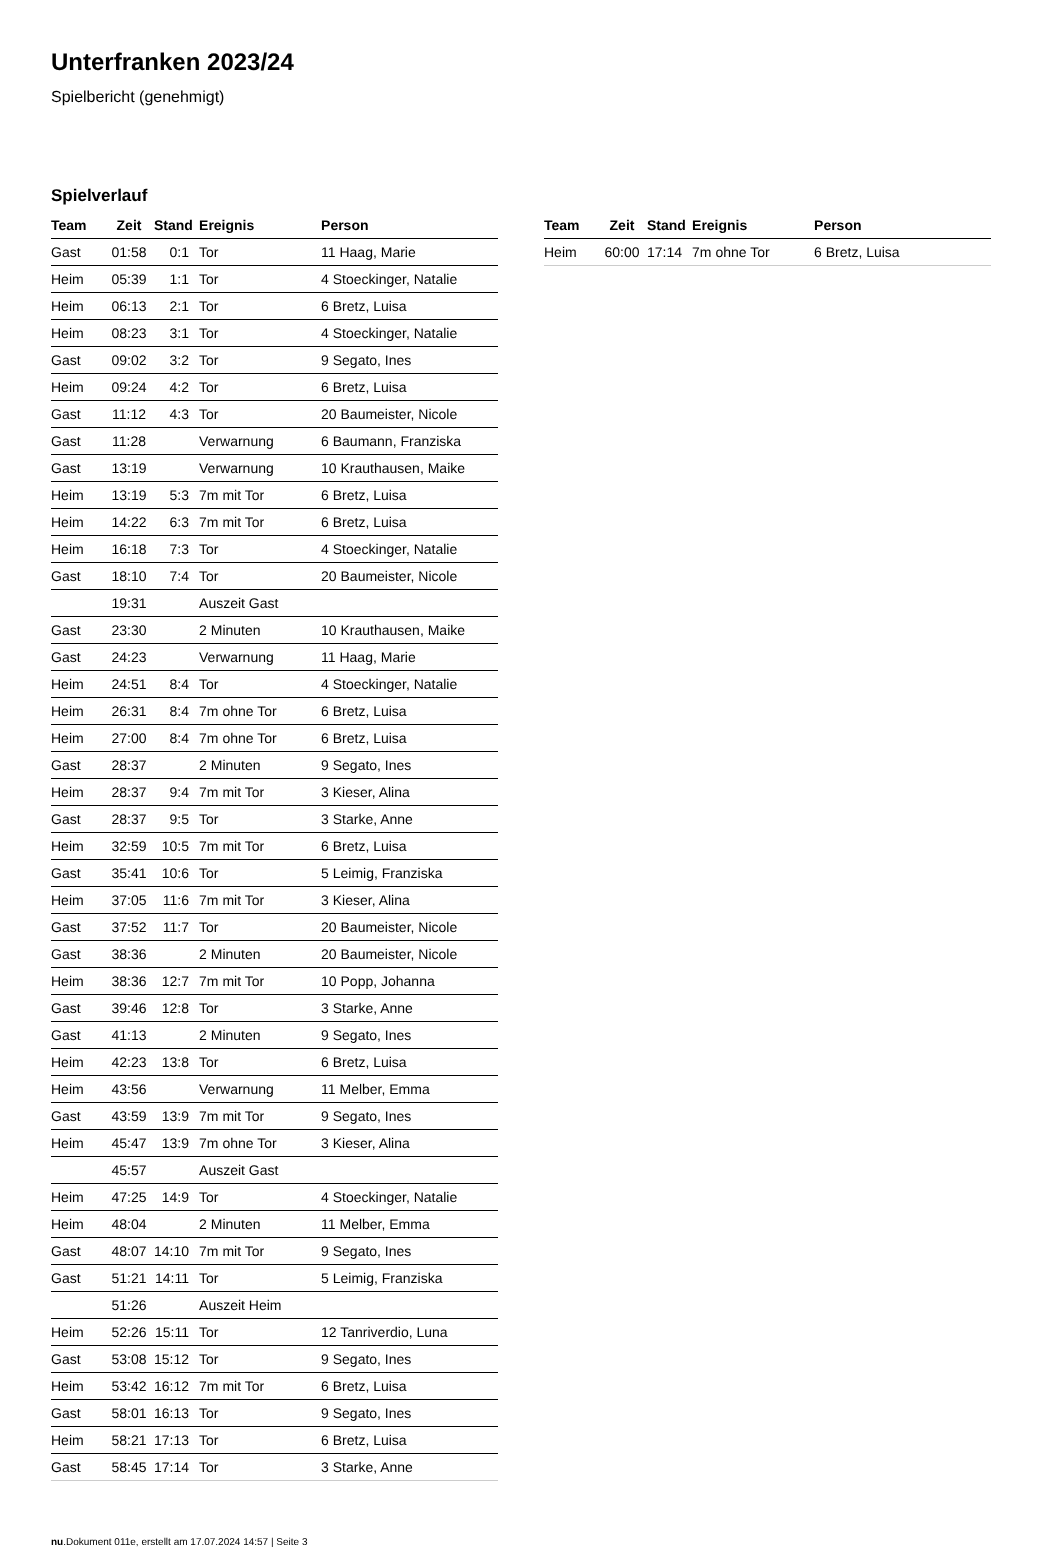Unterfranken 2023/24
Spielbericht (genehmigt)
Spielverlauf
| Team | Zeit | Stand | Ereignis | Person |
| --- | --- | --- | --- | --- |
| Gast | 01:58 | 0:1 | Tor | 11 Haag, Marie |
| Heim | 05:39 | 1:1 | Tor | 4 Stoeckinger, Natalie |
| Heim | 06:13 | 2:1 | Tor | 6 Bretz, Luisa |
| Heim | 08:23 | 3:1 | Tor | 4 Stoeckinger, Natalie |
| Gast | 09:02 | 3:2 | Tor | 9 Segato, Ines |
| Heim | 09:24 | 4:2 | Tor | 6 Bretz, Luisa |
| Gast | 11:12 | 4:3 | Tor | 20 Baumeister, Nicole |
| Gast | 11:28 | | Verwarnung | 6 Baumann, Franziska |
| Gast | 13:19 | | Verwarnung | 10 Krauthausen, Maike |
| Heim | 13:19 | 5:3 | 7m mit Tor | 6 Bretz, Luisa |
| Heim | 14:22 | 6:3 | 7m mit Tor | 6 Bretz, Luisa |
| Heim | 16:18 | 7:3 | Tor | 4 Stoeckinger, Natalie |
| Gast | 18:10 | 7:4 | Tor | 20 Baumeister, Nicole |
| | 19:31 | | Auszeit Gast | |
| Gast | 23:30 | | 2 Minuten | 10 Krauthausen, Maike |
| Gast | 24:23 | | Verwarnung | 11 Haag, Marie |
| Heim | 24:51 | 8:4 | Tor | 4 Stoeckinger, Natalie |
| Heim | 26:31 | 8:4 | 7m ohne Tor | 6 Bretz, Luisa |
| Heim | 27:00 | 8:4 | 7m ohne Tor | 6 Bretz, Luisa |
| Gast | 28:37 | | 2 Minuten | 9 Segato, Ines |
| Heim | 28:37 | 9:4 | 7m mit Tor | 3 Kieser, Alina |
| Gast | 28:37 | 9:5 | Tor | 3 Starke, Anne |
| Heim | 32:59 | 10:5 | 7m mit Tor | 6 Bretz, Luisa |
| Gast | 35:41 | 10:6 | Tor | 5 Leimig, Franziska |
| Heim | 37:05 | 11:6 | 7m mit Tor | 3 Kieser, Alina |
| Gast | 37:52 | 11:7 | Tor | 20 Baumeister, Nicole |
| Gast | 38:36 | | 2 Minuten | 20 Baumeister, Nicole |
| Heim | 38:36 | 12:7 | 7m mit Tor | 10 Popp, Johanna |
| Gast | 39:46 | 12:8 | Tor | 3 Starke, Anne |
| Gast | 41:13 | | 2 Minuten | 9 Segato, Ines |
| Heim | 42:23 | 13:8 | Tor | 6 Bretz, Luisa |
| Heim | 43:56 | | Verwarnung | 11 Melber, Emma |
| Gast | 43:59 | 13:9 | 7m mit Tor | 9 Segato, Ines |
| Heim | 45:47 | 13:9 | 7m ohne Tor | 3 Kieser, Alina |
| | 45:57 | | Auszeit Gast | |
| Heim | 47:25 | 14:9 | Tor | 4 Stoeckinger, Natalie |
| Heim | 48:04 | | 2 Minuten | 11 Melber, Emma |
| Gast | 48:07 | 14:10 | 7m mit Tor | 9 Segato, Ines |
| Gast | 51:21 | 14:11 | Tor | 5 Leimig, Franziska |
| | 51:26 | | Auszeit Heim | |
| Heim | 52:26 | 15:11 | Tor | 12 Tanriverdio, Luna |
| Gast | 53:08 | 15:12 | Tor | 9 Segato, Ines |
| Heim | 53:42 | 16:12 | 7m mit Tor | 6 Bretz, Luisa |
| Gast | 58:01 | 16:13 | Tor | 9 Segato, Ines |
| Heim | 58:21 | 17:13 | Tor | 6 Bretz, Luisa |
| Gast | 58:45 | 17:14 | Tor | 3 Starke, Anne |
| Team | Zeit | Stand | Ereignis | Person |
| --- | --- | --- | --- | --- |
| Heim | 60:00 | 17:14 | 7m ohne Tor | 6 Bretz, Luisa |
nu.Dokument 011e, erstellt am 17.07.2024 14:57 | Seite 3